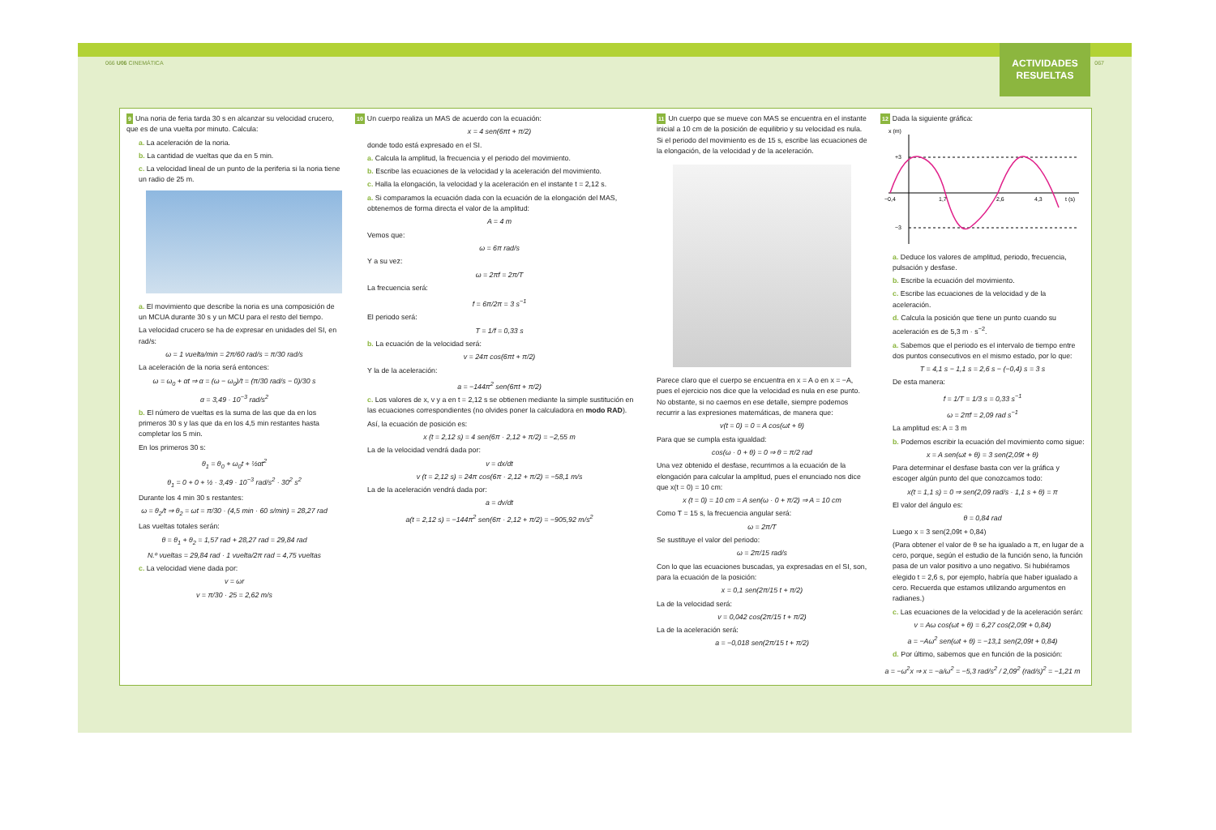066 U06 CINEMÁTICA 067
ACTIVIDADES
RESUELTAS
9 Una noria de feria tarda 30 s en alcanzar su velocidad crucero, que es de una vuelta por minuto. Calcula:
a. La aceleración de la noria.
b. La cantidad de vueltas que da en 5 min.
c. La velocidad lineal de un punto de la periferia si la noria tiene un radio de 25 m.
a. El movimiento que describe la noria es una composición de un MCUA durante 30 s y un MCU para el resto del tiempo.
La velocidad crucero se ha de expresar en unidades del SI, en rad/s:
ω = 1 vuelta/min = 2π/60 rad/s = π/30 rad/s
La aceleración de la noria será entonces:
ω = ω<sub>0</sub> + αt ⇒ α = (ω − ω<sub>0</sub>)/t = (π/30 rad/s − 0)/30 s
α = 3,49 · 10<sup>−3</sup> rad/s<sup>2</sup>
b. El número de vueltas es la suma de las que da en los primeros 30 s y las que da en los 4,5 min restantes hasta completar los 5 min.
En los primeros 30 s:
θ<sub>1</sub> = θ<sub>0</sub> + ω<sub>0</sub>t + ½αt<sup>2</sup>
θ<sub>1</sub> = 0 + 0 + ½ · 3,49 · 10<sup>−3</sup> rad/s<sup>2</sup> · 30<sup>2</sup> s<sup>2</sup>
Durante los 4 min 30 s restantes:
ω = θ<sub>2</sub>/t ⇒ θ<sub>2</sub> = ωt = π/30 · (4,5 min · 60 s/min) = 28,27 rad
Las vueltas totales serán:
θ = θ<sub>1</sub> + θ<sub>2</sub> = 1,57 rad + 28,27 rad = 29,84 rad
N.º vueltas = 29,84 rad · 1 vuelta/2π rad = 4,75 vueltas
c. La velocidad viene dada por:
v = ωr
v = π/30 · 25 = 2,62 m/s
10 Un cuerpo realiza un MAS de acuerdo con la ecuación:
x = 4 sen(6πt + π/2)
donde todo está expresado en el SI.
a. Calcula la amplitud, la frecuencia y el periodo del movimiento.
b. Escribe las ecuaciones de la velocidad y la aceleración del movimiento.
c. Halla la elongación, la velocidad y la aceleración en el instante t = 2,12 s.
a. Si comparamos la ecuación dada con la ecuación de la elongación del MAS, obtenemos de forma directa el valor de la amplitud:
A = 4 m
Vemos que:
ω = 6π rad/s
Y a su vez:
ω = 2πf = 2π/T
La frecuencia será:
f = 6π/2π = 3 s<sup>−1</sup>
El periodo será:
T = 1/f = 0,33 s
b. La ecuación de la velocidad será:
v = 24π cos(6πt + π/2)
Y la de la aceleración:
a = −144π<sup>2</sup> sen(6πt + π/2)
c. Los valores de x, v y a en t = 2,12 s se obtienen mediante la simple sustitución en las ecuaciones correspondientes (no olvides poner la calculadora en modo RAD).
Así, la ecuación de posición es:
x (t = 2,12 s) = 4 sen(6π · 2,12 + π/2) = −2,55 m
La de la velocidad vendrá dada por:
v = dx/dt
v (t = 2,12 s) = 24π cos(6π · 2,12 + π/2) = −58,1 m/s
La de la aceleración vendrá dada por:
a = dv/dt
a(t = 2,12 s) = −144π<sup>2</sup> sen(6π · 2,12 + π/2) = −905,92 m/s<sup>2</sup>
11 Un cuerpo que se mueve con MAS se encuentra en el instante inicial a 10 cm de la posición de equilibrio y su velocidad es nula. Si el periodo del movimiento es de 15 s, escribe las ecuaciones de la elongación, de la velocidad y de la aceleración.
Parece claro que el cuerpo se encuentra en x = A o en x = −A, pues el ejercicio nos dice que la velocidad es nula en ese punto. No obstante, si no caemos en ese detalle, siempre podemos recurrir a las expresiones matemáticas, de manera que:
v(t = 0) = 0 = A cos(ωt + θ)
Para que se cumpla esta igualdad:
cos(ω · 0 + θ) = 0 ⇒ θ = π/2 rad
Una vez obtenido el desfase, recurrimos a la ecuación de la elongación para calcular la amplitud, pues el enunciado nos dice que x(t = 0) = 10 cm:
x (t = 0) = 10 cm = A sen(ω · 0 + π/2) ⇒ A = 10 cm
Como T = 15 s, la frecuencia angular será:
ω = 2π/T
Se sustituye el valor del periodo:
ω = 2π/15 rad/s
Con lo que las ecuaciones buscadas, ya expresadas en el SI, son, para la ecuación de la posición:
x = 0,1 sen(2π/15 t + π/2)
La de la velocidad será:
v = 0,042 cos(2π/15 t + π/2)
La de la aceleración será:
a = −0,018 sen(2π/15 t + π/2)
12 Dada la siguiente gráfica:
x (m)
+3
−3
−0,4
1,7
2,6
4,3
t (s)
a. Deduce los valores de amplitud, periodo, frecuencia, pulsación y desfase.
b. Escribe la ecuación del movimiento.
c. Escribe las ecuaciones de la velocidad y de la aceleración.
d. Calcula la posición que tiene un punto cuando su aceleración es de 5,3 m · s<sup>−2</sup>.
a. Sabemos que el periodo es el intervalo de tiempo entre dos puntos consecutivos en el mismo estado, por lo que:
T = 4,1 s − 1,1 s = 2,6 s − (−0,4) s = 3 s
De esta manera:
f = 1/T = 1/3 s = 0,33 s<sup>−1</sup>
ω = 2πf = 2,09 rad s<sup>−1</sup>
La amplitud es: A = 3 m
b. Podemos escribir la ecuación del movimiento como sigue:
x = A sen(ωt + θ) = 3 sen(2,09t + θ)
Para determinar el desfase basta con ver la gráfica y escoger algún punto del que conozcamos todo:
x(t = 1,1 s) = 0 ⇒ sen(2,09 rad/s · 1,1 s + θ) = π
El valor del ángulo es:
θ = 0,84 rad
Luego x = 3 sen(2,09t + 0,84)
(Para obtener el valor de θ se ha igualado a π, en lugar de a cero, porque, según el estudio de la función seno, la función pasa de un valor positivo a uno negativo. Si hubiéramos elegido t = 2,6 s, por ejemplo, habría que haber igualado a cero. Recuerda que estamos utilizando argumentos en radianes.)
c. Las ecuaciones de la velocidad y de la aceleración serán:
v = Aω cos(ωt + θ) = 6,27 cos(2,09t + 0,84)
a = −Aω<sup>2</sup> sen(ωt + θ) = −13,1 sen(2,09t + 0,84)
d. Por último, sabemos que en función de la posición:
a = −ω<sup>2</sup>x ⇒ x = −a/ω<sup>2</sup> = −5,3 rad/s<sup>2</sup> / 2,09<sup>2</sup> (rad/s)<sup>2</sup> = −1,21 m